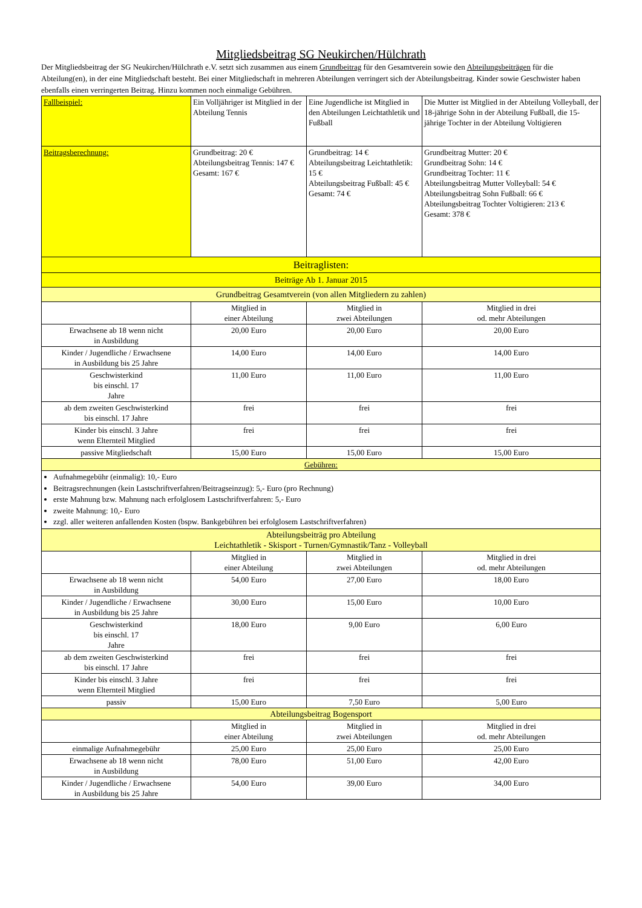Mitgliedsbeitrag SG Neukirchen/Hülchrath
Der Mitgliedsbeitrag der SG Neukirchen/Hülchrath e.V. setzt sich zusammen aus einem Grundbeitrag für den Gesamtverein sowie den Abteilungsbeiträgen für die Abteilung(en), in der eine Mitgliedschaft besteht. Bei einer Mitgliedschaft in mehreren Abteilungen verringert sich der Abteilungsbeitrag. Kinder sowie Geschwister haben ebenfalls einen verringerten Beitrag. Hinzu kommen noch einmalige Gebühren.
| Fallbeispiel: | Ein Volljähriger ist Mitglied in der Abteilung Tennis | Eine Jugendliche ist Mitglied in den Abteilungen Leichtathletik und Fußball | Die Mutter ist Mitglied in der Abteilung Volleyball, der 18-jährige Sohn in der Abteilung Fußball, die 15-jährige Tochter in der Abteilung Voltigieren |
| Beitragsberechnung: | Grundbeitrag: 20 € Abteilungsbeitrag Tennis: 147 € Gesamt: 167 € | Grundbeitrag: 14 € Abteilungsbeitrag Leichtathletik: 15 € Abteilungsbeitrag Fußball: 45 € Gesamt: 74 € | Grundbeitrag Mutter: 20 € Grundbeitrag Sohn: 14 € Grundbeitrag Tochter: 11 € Abteilungsbeitrag Mutter Volleyball: 54 € Abteilungsbeitrag Sohn Fußball: 66 € Abteilungsbeitrag Tochter Voltigieren: 213 € Gesamt: 378 € |
| Beitraglisten: | | | |
| Beiträge Ab 1. Januar 2015 | | | |
| Grundbeitrag Gesamtverein (von allen Mitgliedern zu zahlen) | | | |
| | Mitglied in einer Abteilung | Mitglied in zwei Abteilungen | Mitglied in drei od. mehr Abteilungen |
| Erwachsene ab 18 wenn nicht in Ausbildung | 20,00 Euro | 20,00 Euro | 20,00 Euro |
| Kinder / Jugendliche / Erwachsene in Ausbildung bis 25 Jahre | 14,00 Euro | 14,00 Euro | 14,00 Euro |
| Geschwisterkind bis einschl. 17 Jahre | 11,00 Euro | 11,00 Euro | 11,00 Euro |
| ab dem zweiten Geschwisterkind bis einschl. 17 Jahre | frei | frei | frei |
| Kinder bis einschl. 3 Jahre wenn Elternteil Mitglied | frei | frei | frei |
| passive Mitgliedschaft | 15,00 Euro | 15,00 Euro | 15,00 Euro |
| Gebühren: | | | |
| Aufnahmegebühr (einmalig): 10,- Euro Beitragsrechnungen (kein Lastschriftverfahren/Beitragseinzug): 5,- Euro (pro Rechnung) erste Mahnung bzw. Mahnung nach erfolglosem Lastschriftverfahren: 5,- Euro zweite Mahnung: 10,- Euro zzgl. aller weiteren anfallenden Kosten (bspw. Bankgebühren bei erfolglosem Lastschriftverfahren) | | | |
| Abteilungsbeiträg pro Abteilung Leichtathletik - Skisport - Turnen/Gymnastik/Tanz - Volleyball | | | |
| | Mitglied in einer Abteilung | Mitglied in zwei Abteilungen | Mitglied in drei od. mehr Abteilungen |
| Erwachsene ab 18 wenn nicht in Ausbildung | 54,00 Euro | 27,00 Euro | 18,00 Euro |
| Kinder / Jugendliche / Erwachsene in Ausbildung bis 25 Jahre | 30,00 Euro | 15,00 Euro | 10,00 Euro |
| Geschwisterkind bis einschl. 17 Jahre | 18,00 Euro | 9,00 Euro | 6,00 Euro |
| ab dem zweiten Geschwisterkind bis einschl. 17 Jahre | frei | frei | frei |
| Kinder bis einschl. 3 Jahre wenn Elternteil Mitglied | frei | frei | frei |
| passiv | 15,00 Euro | 7,50 Euro | 5,00 Euro |
| Abteilungsbeitrag Bogensport | | | |
| | Mitglied in einer Abteilung | Mitglied in zwei Abteilungen | Mitglied in drei od. mehr Abteilungen |
| einmalige Aufnahmegebühr | 25,00 Euro | 25,00 Euro | 25,00 Euro |
| Erwachsene ab 18 wenn nicht in Ausbildung | 78,00 Euro | 51,00 Euro | 42,00 Euro |
| Kinder / Jugendliche / Erwachsene in Ausbildung bis 25 Jahre | 54,00 Euro | 39,00 Euro | 34,00 Euro |